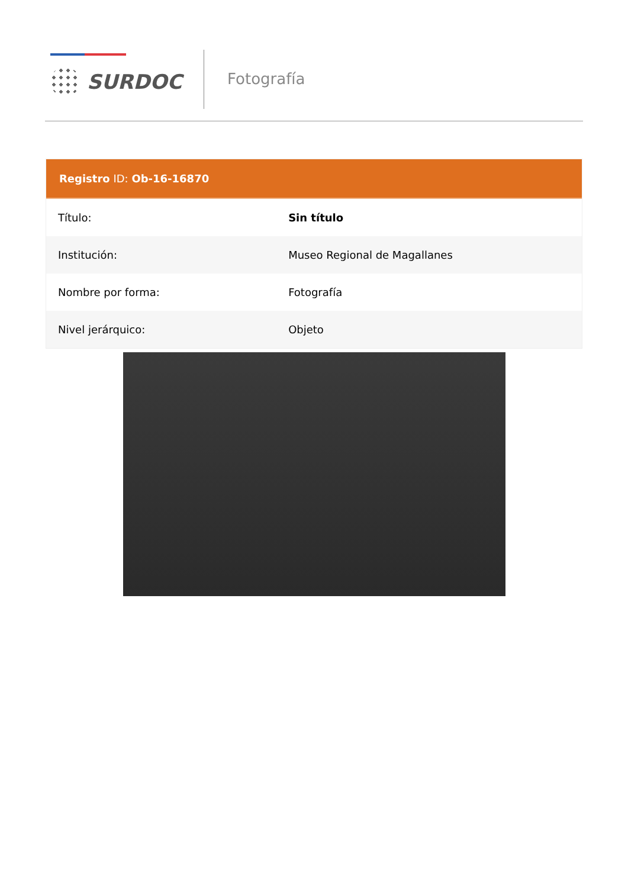SURDOC Fotografía
Registro ID: Ob-16-16870
| Título: | Sin título |
| Institución: | Museo Regional de Magallanes |
| Nombre por forma: | Fotografía |
| Nivel jerárquico: | Objeto |